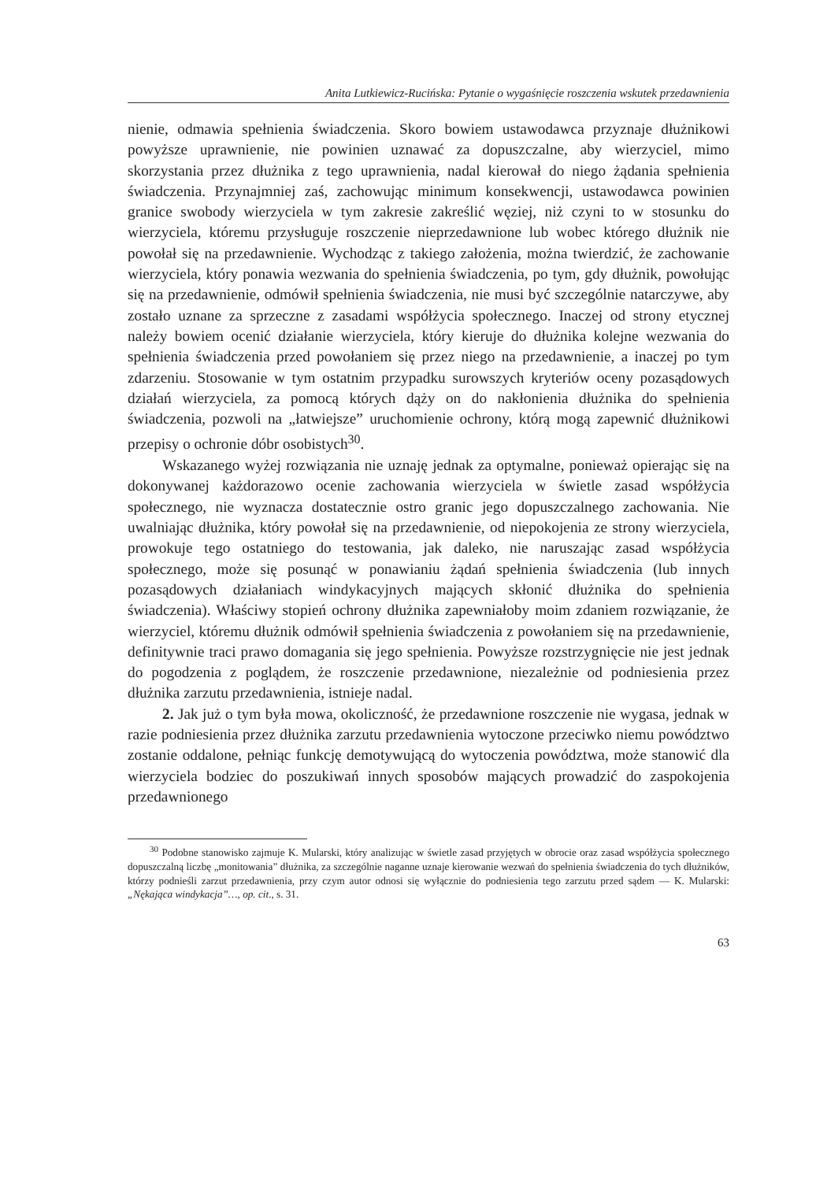Anita Lutkiewicz-Rucińska: Pytanie o wygaśnięcie roszczenia wskutek przedawnienia
nienie, odmawia spełnienia świadczenia. Skoro bowiem ustawodawca przyznaje dłużnikowi powyższe uprawnienie, nie powinien uznawać za dopuszczalne, aby wierzyciel, mimo skorzystania przez dłużnika z tego uprawnienia, nadal kierował do niego żądania spełnienia świadczenia. Przynajmniej zaś, zachowując minimum konsekwencji, ustawodawca powinien granice swobody wierzyciela w tym zakresie zakreślić węziej, niż czyni to w stosunku do wierzyciela, któremu przysługuje roszczenie nieprzedawnione lub wobec którego dłużnik nie powołał się na przedawnienie. Wychodząc z takiego założenia, można twierdzić, że zachowanie wierzyciela, który ponawia wezwania do spełnienia świadczenia, po tym, gdy dłużnik, powołując się na przedawnienie, odmówił spełnienia świadczenia, nie musi być szczególnie natarczywe, aby zostało uznane za sprzeczne z zasadami współżycia społecznego. Inaczej od strony etycznej należy bowiem ocenić działanie wierzyciela, który kieruje do dłużnika kolejne wezwania do spełnienia świadczenia przed powołaniem się przez niego na przedawnienie, a inaczej po tym zdarzeniu. Stosowanie w tym ostatnim przypadku surowszych kryteriów oceny pozasądowych działań wierzyciela, za pomocą których dąży on do nakłonienia dłużnika do spełnienia świadczenia, pozwoli na „łatwiejsze” uruchomienie ochrony, którą mogą zapewnić dłużnikowi przepisy o ochronie dóbr osobistych<sup>30</sup>.
Wskazanego wyżej rozwiązania nie uznaję jednak za optymalne, ponieważ opierając się na dokonywanej każdorazowo ocenie zachowania wierzyciela w świetle zasad współżycia społecznego, nie wyznacza dostatecznie ostro granic jego dopuszczalnego zachowania. Nie uwalniając dłużnika, który powołał się na przedawnienie, od niepokojenia ze strony wierzyciela, prowokuje tego ostatniego do testowania, jak daleko, nie naruszając zasad współżycia społecznego, może się posunąć w ponawianiu żądań spełnienia świadczenia (lub innych pozasądowych działaniach windykacyjnych mających skłonić dłużnika do spełnienia świadczenia). Właściwy stopień ochrony dłużnika zapewniałoby moim zdaniem rozwiązanie, że wierzyciel, któremu dłużnik odmówił spełnienia świadczenia z powołaniem się na przedawnienie, definitywnie traci prawo domagania się jego spełnienia. Powyższe rozstrzygnięcie nie jest jednak do pogodzenia z poglądem, że roszczenie przedawnione, niezależnie od podniesienia przez dłużnika zarzutu przedawnienia, istnieje nadal.
2. Jak już o tym była mowa, okoliczność, że przedawnione roszczenie nie wygasa, jednak w razie podniesienia przez dłużnika zarzutu przedawnienia wytoczone przeciwko niemu powództwo zostanie oddalone, pełniąc funkcję demotywującą do wytoczenia powództwa, może stanowić dla wierzyciela bodziec do poszukiwań innych sposobów mających prowadzić do zaspokojenia przedawnionego
<sup>30</sup> Podobne stanowisko zajmuje K. Mularski, który analizując w świetle zasad przyjętych w obrocie oraz zasad współżycia społecznego dopuszczalną liczbę „monitowania” dłużnika, za szczególnie naganne uznaje kierowanie wezwań do spełnienia świadczenia do tych dłużników, którzy podnieśli zarzut przedawnienia, przy czym autor odnosi się wyłącznie do podniesienia tego zarzutu przed sądem — K. Mularski: „Nękająca windykacja”…, op. cit., s. 31.
63